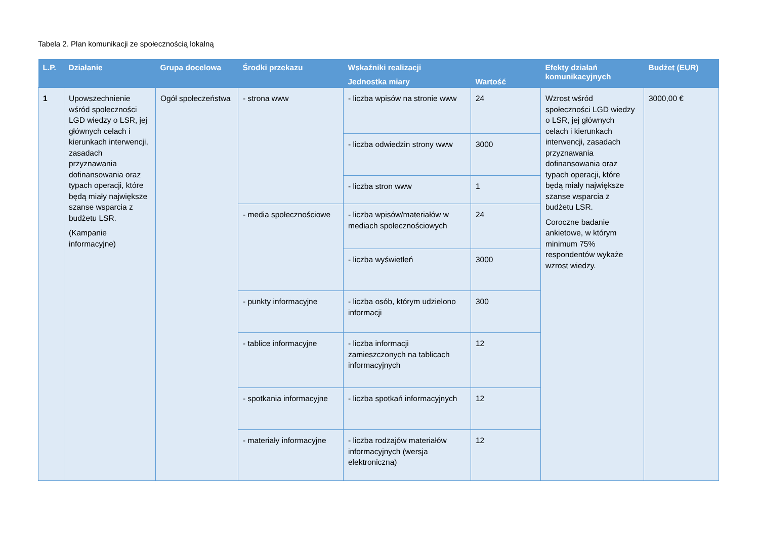Tabela 2. Plan komunikacji ze społecznością lokalną
| L.P. | Działanie | Grupa docelowa | Środki przekazu | Wskaźniki realizacji | | Efekty działań komunikacyjnych | Budżet (EUR) |
| --- | --- | --- | --- | --- | --- | --- | --- |
| | | | | Jednostka miary | Wartość | | |
| 1 | Upowszechnienie wśród społeczności LGD wiedzy o LSR, jej głównych celach i kierunkach interwencji, zasadach przyznawania dofinansowania oraz typach operacji, które będą miały największe szanse wsparcia z budżetu LSR. (Kampanie informacyjne) | Ogół społeczeństwa | - strona www | - liczba wpisów na stronie www | 24 | Wzrost wśród społeczności LGD wiedzy o LSR, jej głównych celach i kierunkach interwencji, zasadach przyznawania dofinansowania oraz typach operacji, które będą miały największe szanse wsparcia z budżetu LSR. Coroczne badanie ankietowe, w którym minimum 75% respondentów wykaże wzrost wiedzy. | 3000,00 € |
| | | | | - liczba odwiedzin strony www | 3000 | | |
| | | | | - liczba stron www | 1 | | |
| | | | - media społecznościowe | - liczba wpisów/materiałów w mediach społecznościowych | 24 | | |
| | | | | - liczba wyświetleń | 3000 | | |
| | | | - punkty informacyjne | - liczba osób, którym udzielono informacji | 300 | | |
| | | | - tablice informacyjne | - liczba informacji zamieszczonych na tablicach informacyjnych | 12 | | |
| | | | - spotkania informacyjne | - liczba spotkań informacyjnych | 12 | | |
| | | | - materiały informacyjne | - liczba rodzajów materiałów informacyjnych (wersja elektroniczna) | 12 | | |